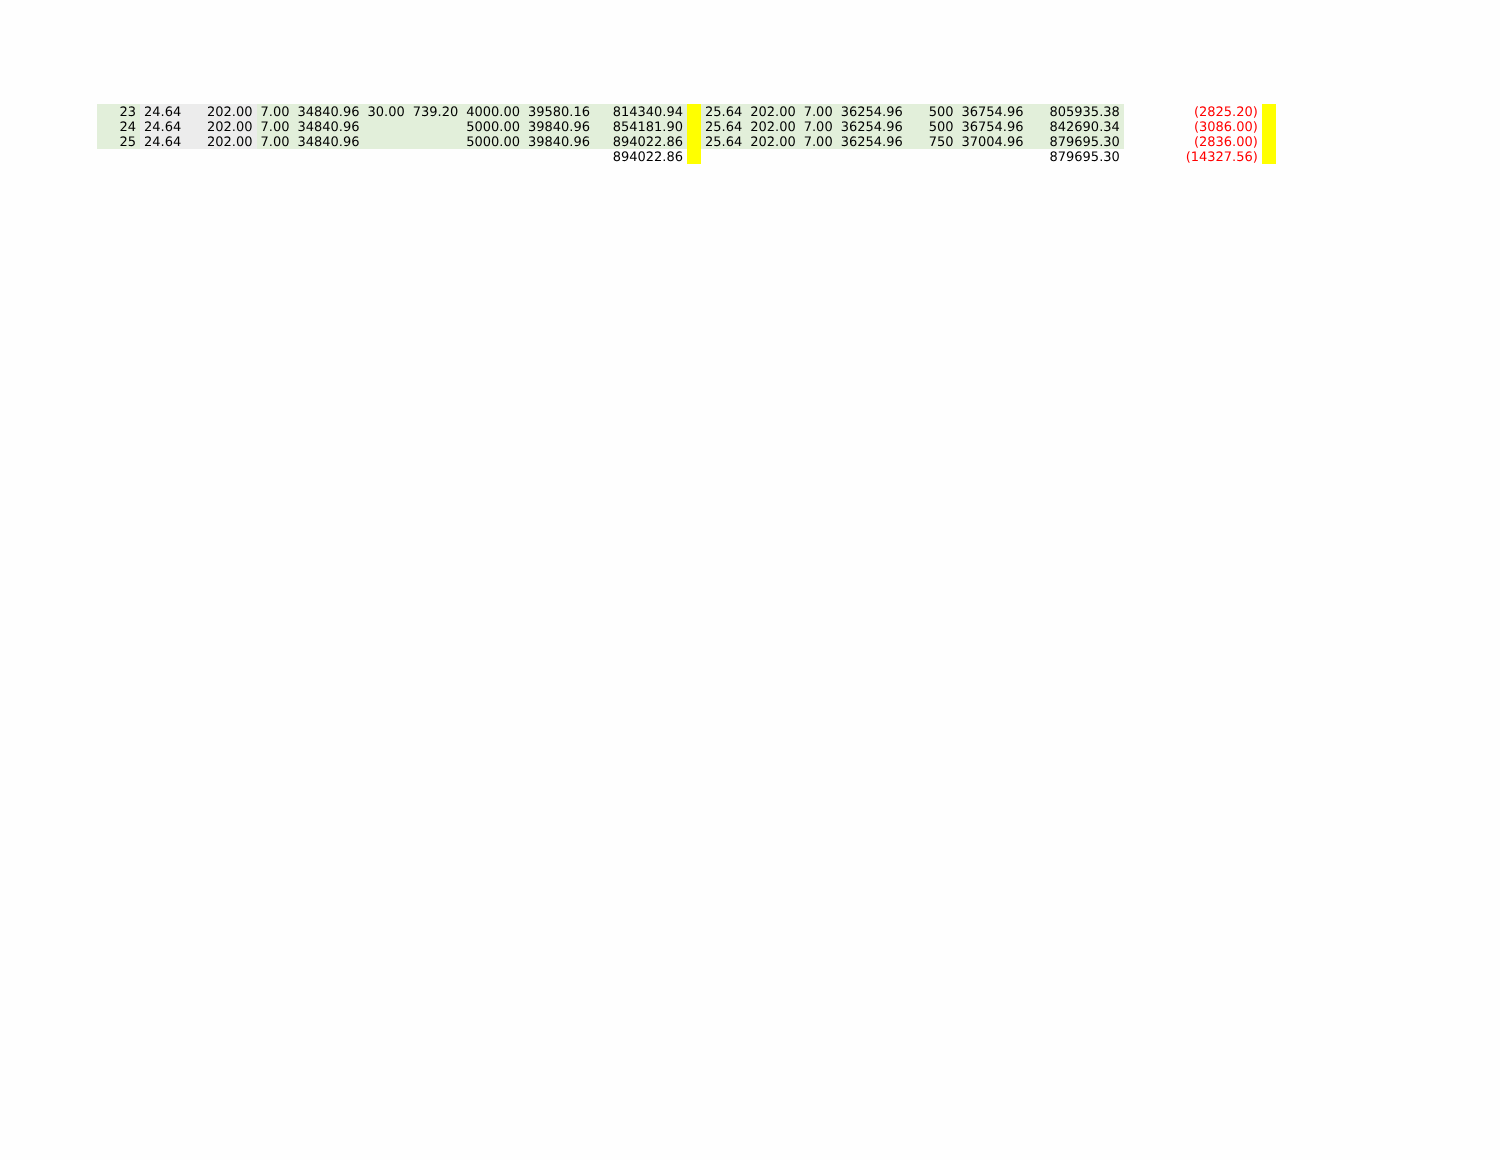| 23 | 24.64 | 202.00 | 7.00 | 34840.96 | 30.00 | 739.20 | 4000.00 | 39580.16 | 814340.94 | | 25.64 | 202.00 | 7.00 | 36254.96 | 500 | 36754.96 | 805935.38 | (2825.20) | |
| 24 | 24.64 | 202.00 | 7.00 | 34840.96 | | | 5000.00 | 39840.96 | 854181.90 | | 25.64 | 202.00 | 7.00 | 36254.96 | 500 | 36754.96 | 842690.34 | (3086.00) | |
| 25 | 24.64 | 202.00 | 7.00 | 34840.96 | | | 5000.00 | 39840.96 | 894022.86 | | 25.64 | 202.00 | 7.00 | 36254.96 | 750 | 37004.96 | 879695.30 | (2836.00) | |
| | | | | | | | | | 894022.86 | | | | | | | | 879695.30 | (14327.56) | |